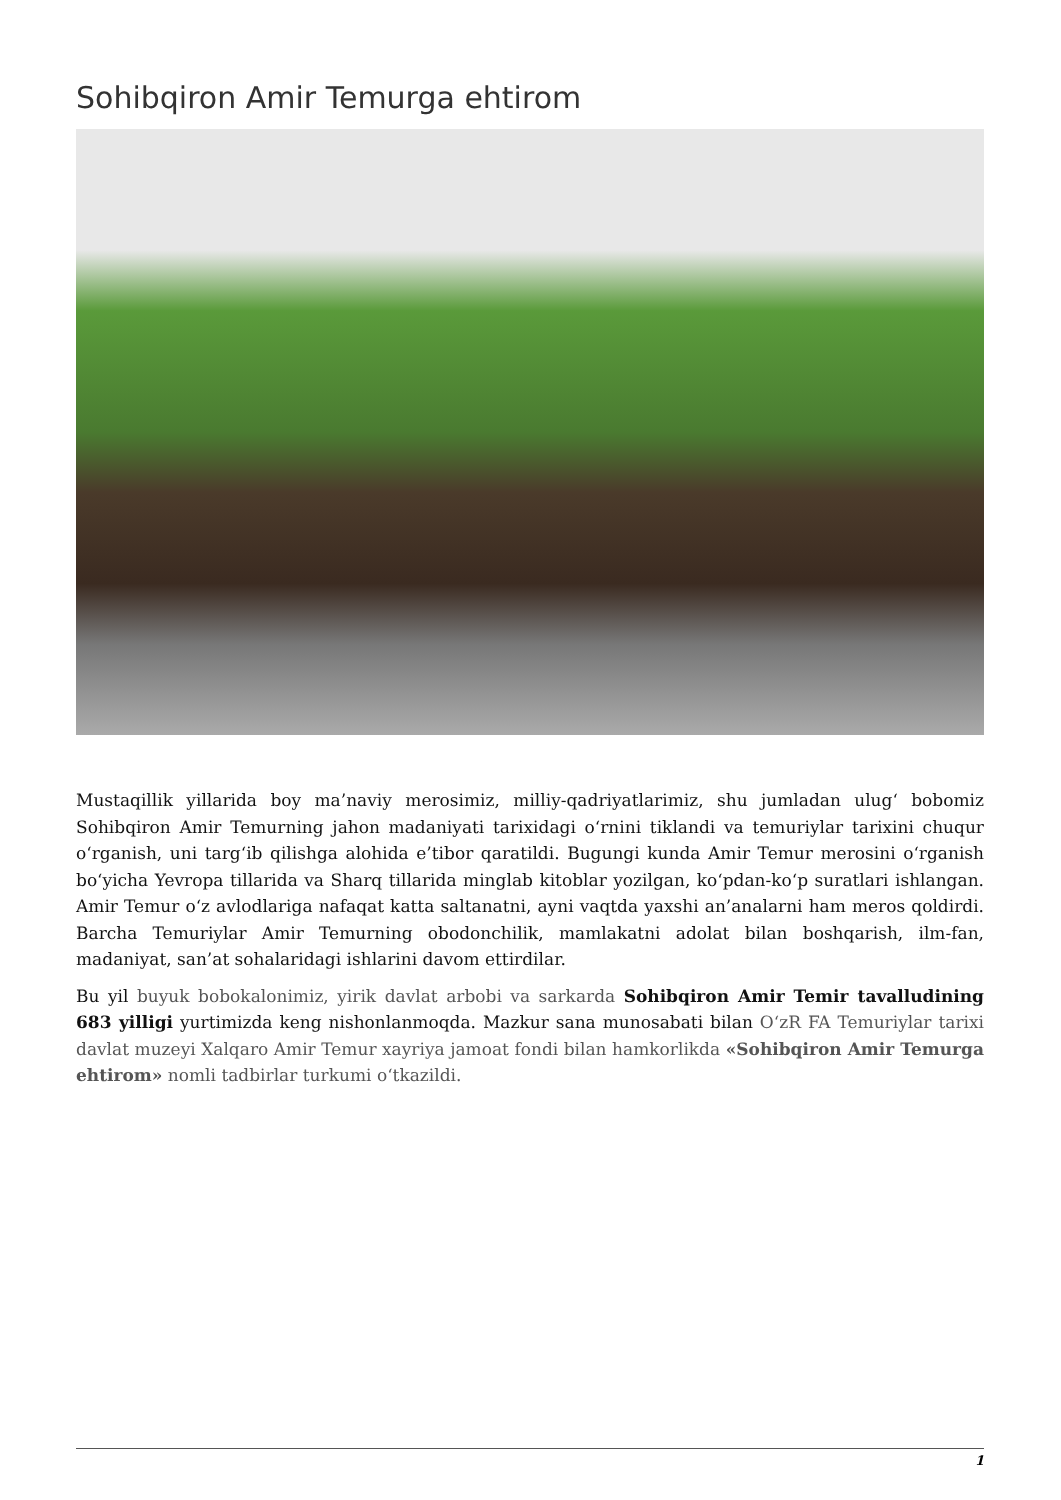Sohibqiron Amir Temurga ehtirom
Mustaqillik yillarida boy ma’naviy merosimiz, milliy-qadriyatlarimiz, shu jumladan ulug‘ bobomiz Sohibqiron Amir Temurning jahon madaniyati tarixidagi o‘rnini tiklandi va temuriylar tarixini chuqur o‘rganish, uni targ‘ib qilishga alohida e’tibor qaratildi. Bugungi kunda Amir Temur merosini o‘rganish bo‘yicha Yevropa tillarida va Sharq tillarida minglab kitoblar yozilgan, ko‘pdan-ko‘p suratlari ishlangan. Amir Temur o‘z avlodlariga nafaqat katta saltanatni, ayni vaqtda yaxshi an’analarni ham meros qoldirdi. Barcha Temuriylar Amir Temurning obodonchilik, mamlakatni adolat bilan boshqarish, ilm-fan, madaniyat, san’at sohalaridagi ishlarini davom ettirdilar.
Bu yil buyuk bobokalonimiz, yirik davlat arbobi va sarkarda Sohibqiron Amir Temir tavalludining 683 yilligi yurtimizda keng nishonlanmoqda. Mazkur sana munosabati bilan O‘zR FA Temuriylar tarixi davlat muzeyi Xalqaro Amir Temur xayriya jamoat fondi bilan hamkorlikda «Sohibqiron Amir Temurga ehtirom» nomli tadbirlar turkumi o‘tkazildi.
1